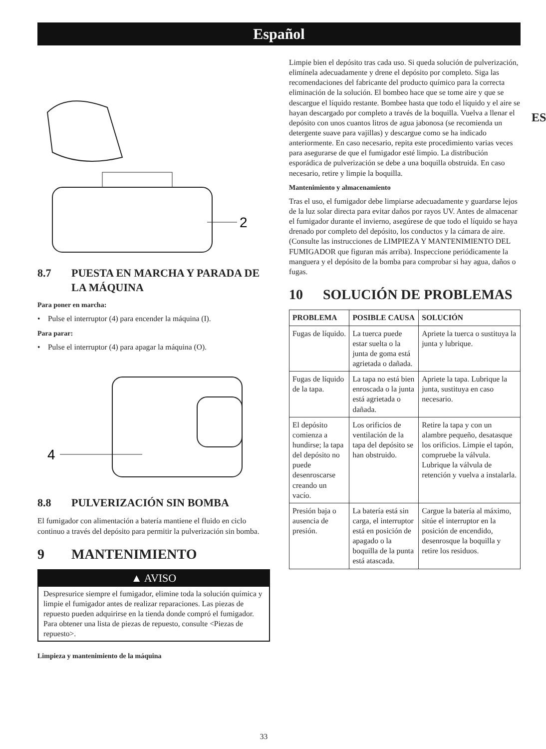Español
ES
2
8.7 PUESTA EN MARCHA Y PARADA DE LA MÁQUINA
Para poner en marcha:
• Pulse el interruptor (4) para encender la máquina (I).
Para parar:
• Pulse el interruptor (4) para apagar la máquina (O).
4
8.8 PULVERIZACIÓN SIN BOMBA
El fumigador con alimentación a batería mantiene el fluido en ciclo continuo a través del depósito para permitir la pulverización sin bomba.
9 MANTENIMIENTO
▲ AVISO
Despresurice siempre el fumigador, elimine toda la solución química y limpie el fumigador antes de realizar reparaciones. Las piezas de repuesto pueden adquirirse en la tienda donde compró el fumigador. Para obtener una lista de piezas de repuesto, consulte <Piezas de repuesto>.
Limpieza y mantenimiento de la máquina
Limpie bien el depósito tras cada uso. Si queda solución de pulverización, elimínela adecuadamente y drene el depósito por completo. Siga las recomendaciones del fabricante del producto químico para la correcta eliminación de la solución. El bombeo hace que se tome aire y que se descargue el líquido restante. Bombee hasta que todo el líquido y el aire se hayan descargado por completo a través de la boquilla. Vuelva a llenar el depósito con unos cuantos litros de agua jabonosa (se recomienda un detergente suave para vajillas) y descargue como se ha indicado anteriormente. En caso necesario, repita este procedimiento varias veces para asegurarse de que el fumigador esté limpio. La distribución esporádica de pulverización se debe a una boquilla obstruida. En caso necesario, retire y limpie la boquilla.
Mantenimiento y almacenamiento
Tras el uso, el fumigador debe limpiarse adecuadamente y guardarse lejos de la luz solar directa para evitar daños por rayos UV. Antes de almacenar el fumigador durante el invierno, asegúrese de que todo el líquido se haya drenado por completo del depósito, los conductos y la cámara de aire. (Consulte las instrucciones de LIMPIEZA Y MANTENIMIENTO DEL FUMIGADOR que figuran más arriba). Inspeccione periódicamente la manguera y el depósito de la bomba para comprobar si hay agua, daños o fugas.
10 SOLUCIÓN DE PROBLEMAS
| PROBLEMA | POSIBLE CAUSA | SOLUCIÓN |
| --- | --- | --- |
| Fugas de líquido. | La tuerca puede estar suelta o la junta de goma está agrietada o dañada. | Apriete la tuerca o sustituya la junta y lubrique. |
| Fugas de líquido de la tapa. | La tapa no está bien enroscada o la junta está agrietada o dañada. | Apriete la tapa. Lubrique la junta, sustituya en caso necesario. |
| El depósito comienza a hundirse; la tapa del depósito no puede desenroscarse creando un vacío. | Los orificios de ventilación de la tapa del depósito se han obstruido. | Retire la tapa y con un alambre pequeño, desatasque los orificios. Limpie el tapón, compruebe la válvula. Lubrique la válvula de retención y vuelva a instalarla. |
| Presión baja o ausencia de presión. | La batería está sin carga, el interruptor está en posición de apagado o la boquilla de la punta está atascada. | Cargue la batería al máximo, sitúe el interruptor en la posición de encendido, desenrosque la boquilla y retire los residuos. |
33